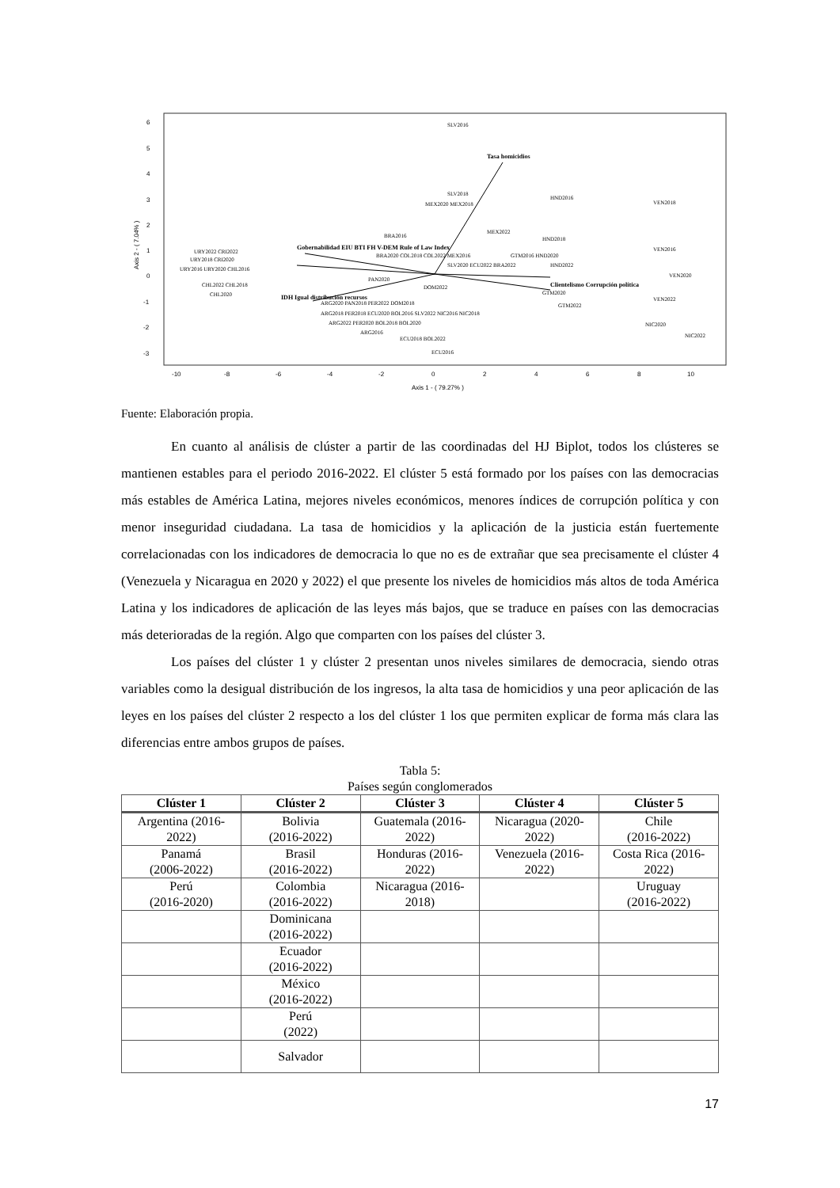6
5
4
3
2
1
0
-1
-2
-3
-10
-8
-6
-4
-2
0
2
4
6
8
10
Axis 1 - ( 79.27% )
Axis 2 - ( 7.04% )
SLV2016
SLV2018
MEX2020 MEX2018
MEX2022
BRA2016
HND2016
VEN2018
HND2018
VEN2016
BRA2020 COL2018 COL2022 MEX2016
GTM2016 HND2020
SLV2020 ECU2022 BRA2022
HND2022
URY2022 CRI2022
URY2018 CRI2020
URY2016 URY2020 CHL2016
CHL2022 CHL2018
CHL2020
PAN2020
DOM2022
VEN2020
GTM2020
VEN2022
GTM2022
ARG2020 PAN2018 PER2022 DOM2018
ARG2018 PER2018 ECU2020 BOL2016 SLV2022 NIC2016 NIC2018
ARG2022 PER2020 BOL2018 BOL2020
NIC2020
NIC2022
ARG2016
ECU2018 BOL2022
ECU2016
Gobernabilidad EIU BTI FH V-DEM Rule of Law Index
IDH Igual distribución recursos
Clientelismo Corrupción política
Tasa homicidios
Fuente: Elaboración propia.
En cuanto al análisis de clúster a partir de las coordinadas del HJ Biplot, todos los clústeres se mantienen estables para el periodo 2016-2022. El clúster 5 está formado por los países con las democracias más estables de América Latina, mejores niveles económicos, menores índices de corrupción política y con menor inseguridad ciudadana. La tasa de homicidios y la aplicación de la justicia están fuertemente correlacionadas con los indicadores de democracia lo que no es de extrañar que sea precisamente el clúster 4 (Venezuela y Nicaragua en 2020 y 2022) el que presente los niveles de homicidios más altos de toda América Latina y los indicadores de aplicación de las leyes más bajos, que se traduce en países con las democracias más deterioradas de la región. Algo que comparten con los países del clúster 3.
Los países del clúster 1 y clúster 2 presentan unos niveles similares de democracia, siendo otras variables como la desigual distribución de los ingresos, la alta tasa de homicidios y una peor aplicación de las leyes en los países del clúster 2 respecto a los del clúster 1 los que permiten explicar de forma más clara las diferencias entre ambos grupos de países.
Tabla 5:
Países según conglomerados
| Clúster 1 | Clúster 2 | Clúster 3 | Clúster 4 | Clúster 5 |
| --- | --- | --- | --- | --- |
| Argentina (2016-2022) | Bolivia (2016-2022) | Guatemala (2016-2022) | Nicaragua (2020-2022) | Chile (2016-2022) |
| Panamá (2006-2022) | Brasil (2016-2022) | Honduras (2016-2022) | Venezuela (2016-2022) | Costa Rica (2016-2022) |
| Perú (2016-2020) | Colombia (2016-2022) | Nicaragua (2016-2018) | | Uruguay (2016-2022) |
| | Dominicana (2016-2022) | | | |
| | Ecuador (2016-2022) | | | |
| | México (2016-2022) | | | |
| | Perú (2022) | | | |
| | Salvador | | | |
17